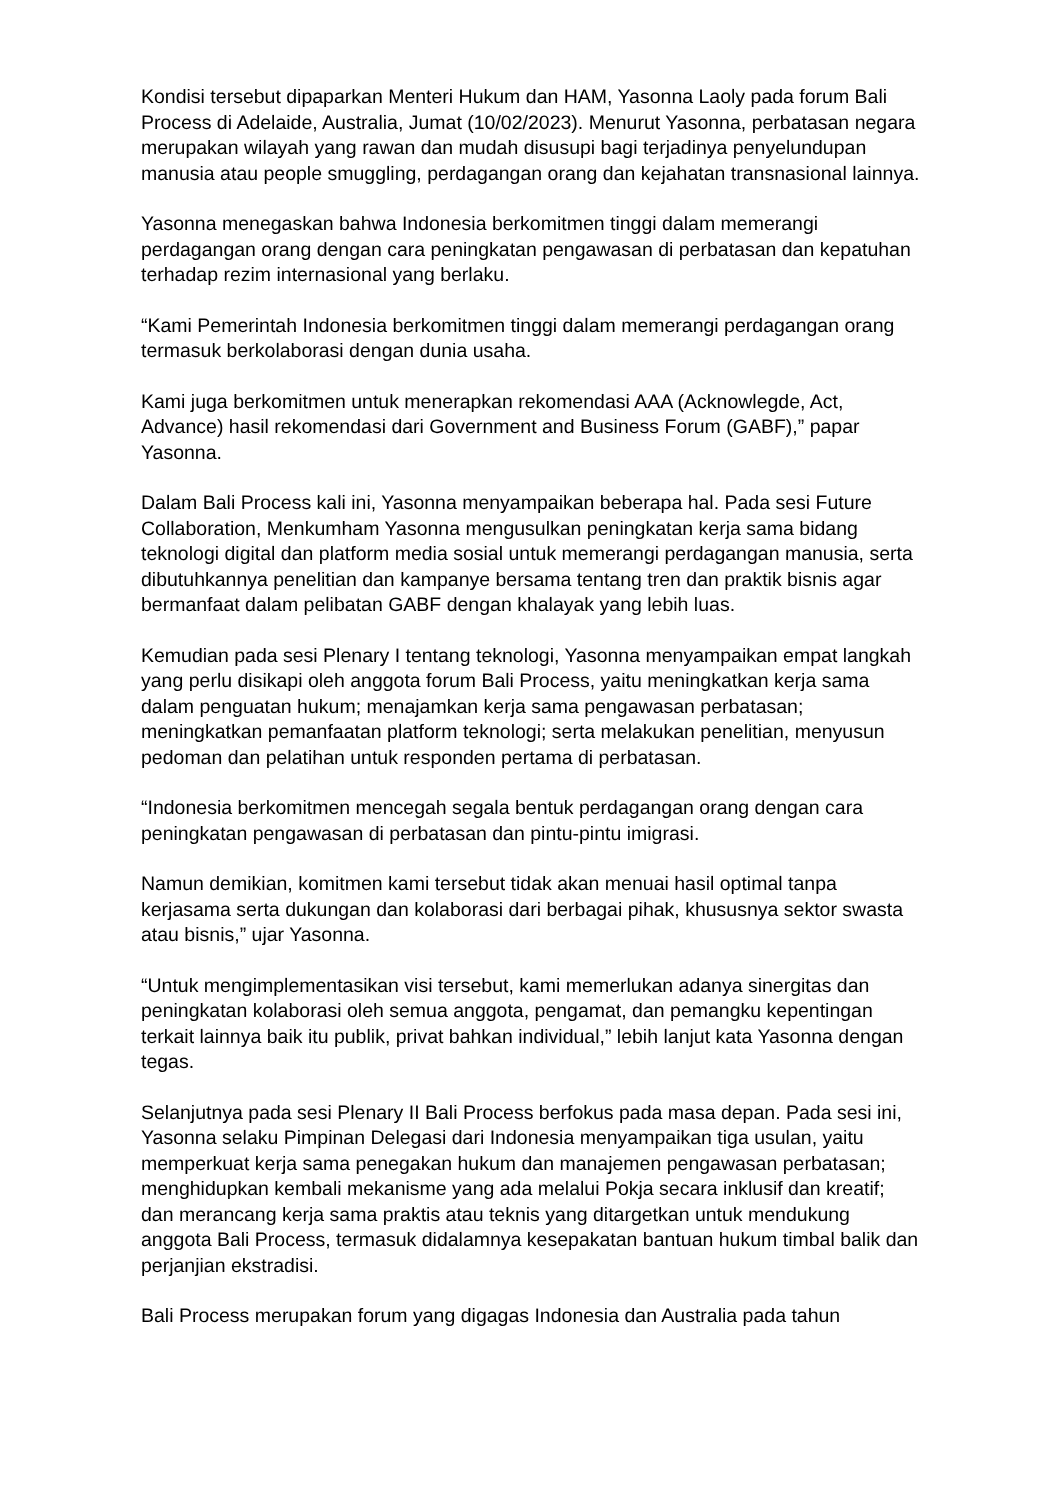Kondisi tersebut dipaparkan Menteri Hukum dan HAM, Yasonna Laoly pada forum Bali Process di Adelaide, Australia, Jumat (10/02/2023). Menurut Yasonna, perbatasan negara merupakan wilayah yang rawan dan mudah disusupi bagi terjadinya penyelundupan manusia atau people smuggling, perdagangan orang dan kejahatan transnasional lainnya.
Yasonna menegaskan bahwa Indonesia berkomitmen tinggi dalam memerangi perdagangan orang dengan cara peningkatan pengawasan di perbatasan dan kepatuhan terhadap rezim internasional yang berlaku.
“Kami Pemerintah Indonesia berkomitmen tinggi dalam memerangi perdagangan orang termasuk berkolaborasi dengan dunia usaha.
Kami juga berkomitmen untuk menerapkan rekomendasi AAA (Acknowlegde, Act, Advance) hasil rekomendasi dari Government and Business Forum (GABF),” papar Yasonna.
Dalam Bali Process kali ini, Yasonna menyampaikan beberapa hal. Pada sesi Future Collaboration, Menkumham Yasonna mengusulkan peningkatan kerja sama bidang teknologi digital dan platform media sosial untuk memerangi perdagangan manusia, serta dibutuhkannya penelitian dan kampanye bersama tentang tren dan praktik bisnis agar bermanfaat dalam pelibatan GABF dengan khalayak yang lebih luas.
Kemudian pada sesi Plenary I tentang teknologi, Yasonna menyampaikan empat langkah yang perlu disikapi oleh anggota forum Bali Process, yaitu meningkatkan kerja sama dalam penguatan hukum; menajamkan kerja sama pengawasan perbatasan; meningkatkan pemanfaatan platform teknologi; serta melakukan penelitian, menyusun pedoman dan pelatihan untuk responden pertama di perbatasan.
“Indonesia berkomitmen mencegah segala bentuk perdagangan orang dengan cara peningkatan pengawasan di perbatasan dan pintu-pintu imigrasi.
Namun demikian, komitmen kami tersebut tidak akan menuai hasil optimal tanpa kerjasama serta dukungan dan kolaborasi dari berbagai pihak, khususnya sektor swasta atau bisnis,” ujar Yasonna.
“Untuk mengimplementasikan visi tersebut, kami memerlukan adanya sinergitas dan peningkatan kolaborasi oleh semua anggota, pengamat, dan pemangku kepentingan terkait lainnya baik itu publik, privat bahkan individual,” lebih lanjut kata Yasonna dengan tegas.
Selanjutnya pada sesi Plenary II Bali Process berfokus pada masa depan. Pada sesi ini, Yasonna selaku Pimpinan Delegasi dari Indonesia menyampaikan tiga usulan, yaitu memperkuat kerja sama penegakan hukum dan manajemen pengawasan perbatasan; menghidupkan kembali mekanisme yang ada melalui Pokja secara inklusif dan kreatif; dan merancang kerja sama praktis atau teknis yang ditargetkan untuk mendukung anggota Bali Process, termasuk didalamnya kesepakatan bantuan hukum timbal balik dan perjanjian ekstradisi.
Bali Process merupakan forum yang digagas Indonesia dan Australia pada tahun